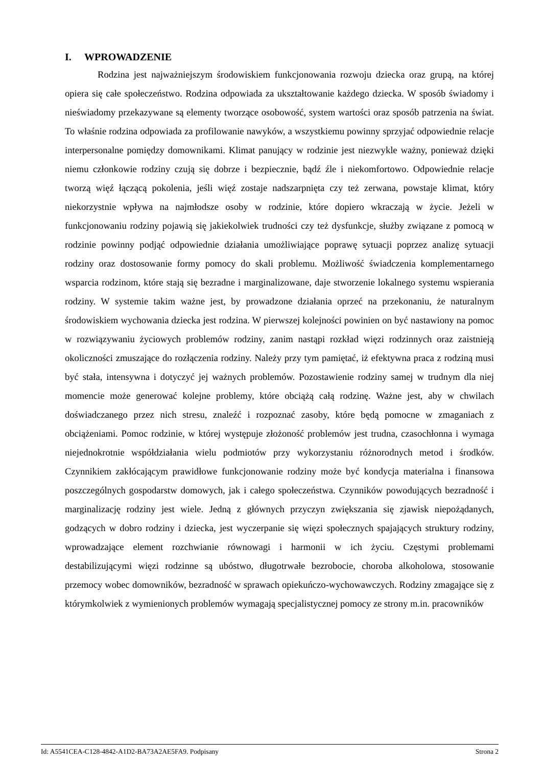I. WPROWADZENIE
Rodzina jest najważniejszym środowiskiem funkcjonowania rozwoju dziecka oraz grupą, na której opiera się całe społeczeństwo. Rodzina odpowiada za ukształtowanie każdego dziecka. W sposób świadomy i nieświadomy przekazywane są elementy tworzące osobowość, system wartości oraz sposób patrzenia na świat. To właśnie rodzina odpowiada za profilowanie nawyków, a wszystkiemu powinny sprzyjać odpowiednie relacje interpersonalne pomiędzy domownikami. Klimat panujący w rodzinie jest niezwykle ważny, ponieważ dzięki niemu członkowie rodziny czują się dobrze i bezpiecznie, bądź źle i niekomfortowo. Odpowiednie relacje tworzą więź łączącą pokolenia, jeśli więź zostaje nadszarpnięta czy też zerwana, powstaje klimat, który niekorzystnie wpływa na najmłodsze osoby w rodzinie, które dopiero wkraczają w życie. Jeżeli w funkcjonowaniu rodziny pojawią się jakiekolwiek trudności czy też dysfunkcje, służby związane z pomocą w rodzinie powinny podjąć odpowiednie działania umożliwiające poprawę sytuacji poprzez analizę sytuacji rodziny oraz dostosowanie formy pomocy do skali problemu. Możliwość świadczenia komplementarnego wsparcia rodzinom, które stają się bezradne i marginalizowane, daje stworzenie lokalnego systemu wspierania rodziny. W systemie takim ważne jest, by prowadzone działania oprzeć na przekonaniu, że naturalnym środowiskiem wychowania dziecka jest rodzina. W pierwszej kolejności powinien on być nastawiony na pomoc w rozwiązywaniu życiowych problemów rodziny, zanim nastąpi rozkład więzi rodzinnych oraz zaistnieją okoliczności zmuszające do rozłączenia rodziny. Należy przy tym pamiętać, iż efektywna praca z rodziną musi być stała, intensywna i dotyczyć jej ważnych problemów. Pozostawienie rodziny samej w trudnym dla niej momencie może generować kolejne problemy, które obciążą całą rodzinę. Ważne jest, aby w chwilach doświadczanego przez nich stresu, znaleźć i rozpoznać zasoby, które będą pomocne w zmaganiach z obciążeniami. Pomoc rodzinie, w której występuje złożoność problemów jest trudna, czasochłonna i wymaga niejednokrotnie współdziałania wielu podmiotów przy wykorzystaniu różnorodnych metod i środków. Czynnikiem zakłócającym prawidłowe funkcjonowanie rodziny może być kondycja materialna i finansowa poszczególnych gospodarstw domowych, jak i całego społeczeństwa. Czynników powodujących bezradność i marginalizację rodziny jest wiele. Jedną z głównych przyczyn zwiększania się zjawisk niepożądanych, godzących w dobro rodziny i dziecka, jest wyczerpanie się więzi społecznych spajających struktury rodziny, wprowadzające element rozchwianie równowagi i harmonii w ich życiu. Częstymi problemami destabilizującymi więzi rodzinne są ubóstwo, długotrwałe bezrobocie, choroba alkoholowa, stosowanie przemocy wobec domowników, bezradność w sprawach opiekuńczo-wychowawczych. Rodziny zmagające się z którymkolwiek z wymienionych problemów wymagają specjalistycznej pomocy ze strony m.in. pracowników
Id: A5541CEA-C128-4842-A1D2-BA73A2AE5FA9. Podpisany Strona 2